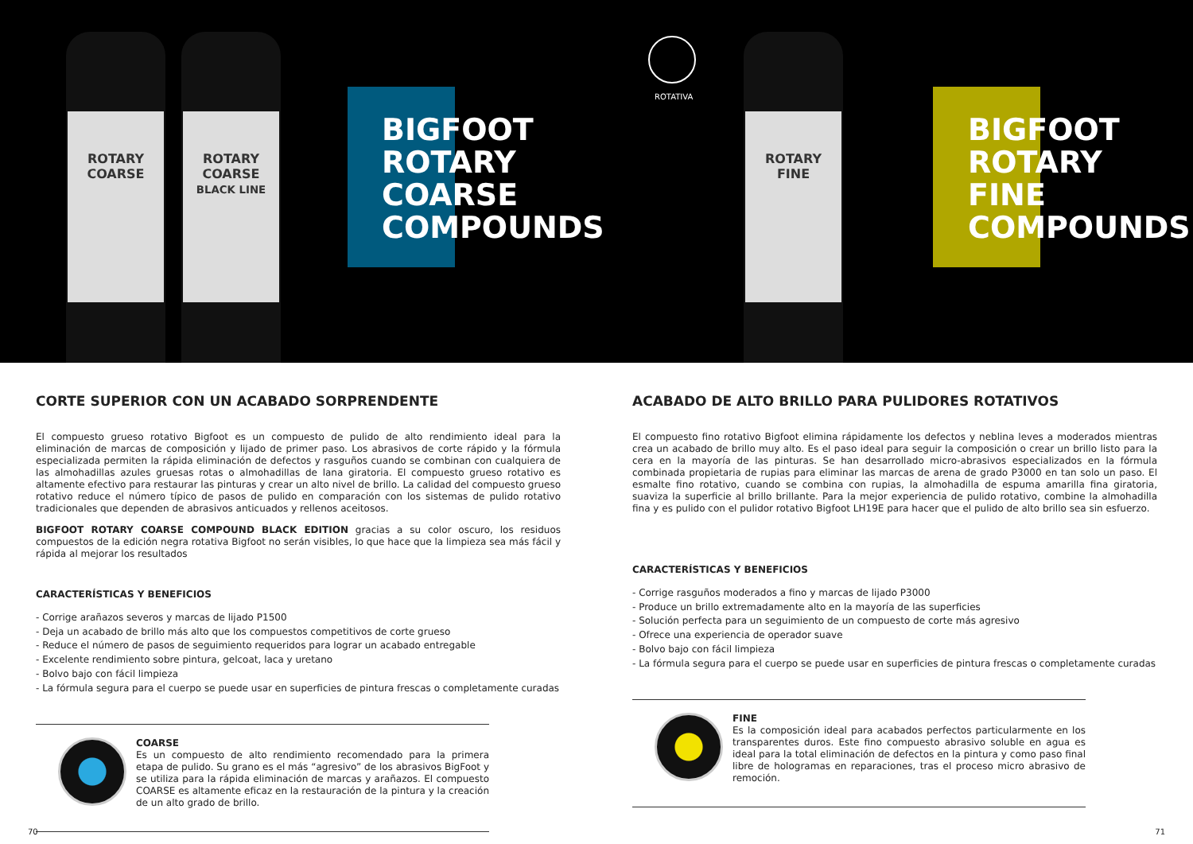ROTARY
COARSE
ROTARY
COARSE
BLACK LINE
BIGFOOT
ROTARY
COARSE
COMPOUNDS
ROTATIVA
ROTARY
FINE
BIGFOOT
ROTARY
FINE
COMPOUNDS
CORTE SUPERIOR CON UN ACABADO SORPRENDENTE
El compuesto grueso rotativo Bigfoot es un compuesto de pulido de alto rendimiento ideal para la eliminación de marcas de composición y lijado de primer paso. Los abrasivos de corte rápido y la fórmula especializada permiten la rápida eliminación de defectos y rasguños cuando se combinan con cualquiera de las almohadillas azules gruesas rotas o almohadillas de lana giratoria. El compuesto grueso rotativo es altamente efectivo para restaurar las pinturas y crear un alto nivel de brillo. La calidad del compuesto grueso rotativo reduce el número típico de pasos de pulido en comparación con los sistemas de pulido rotativo tradicionales que dependen de abrasivos anticuados y rellenos aceitosos.
BIGFOOT ROTARY COARSE COMPOUND BLACK EDITION gracias a su color oscuro, los residuos compuestos de la edición negra rotativa Bigfoot no serán visibles, lo que hace que la limpieza sea más fácil y rápida al mejorar los resultados
CARACTERÍSTICAS Y BENEFICIOS
- Corrige arañazos severos y marcas de lijado P1500
- Deja un acabado de brillo más alto que los compuestos competitivos de corte grueso
- Reduce el número de pasos de seguimiento requeridos para lograr un acabado entregable
- Excelente rendimiento sobre pintura, gelcoat, laca y uretano
- Bolvo bajo con fácil limpieza
- La fórmula segura para el cuerpo se puede usar en superficies de pintura frescas o completamente curadas
COARSE
Es un compuesto de alto rendimiento recomendado para la primera etapa de pulido. Su grano es el más “agresivo” de los abrasivos BigFoot y se utiliza para la rápida eliminación de marcas y arañazos. El compuesto COARSE es altamente eficaz en la restauración de la pintura y la creación de un alto grado de brillo.
70
ACABADO DE ALTO BRILLO PARA PULIDORES ROTATIVOS
El compuesto fino rotativo Bigfoot elimina rápidamente los defectos y neblina leves a moderados mientras crea un acabado de brillo muy alto. Es el paso ideal para seguir la composición o crear un brillo listo para la cera en la mayoría de las pinturas. Se han desarrollado micro-abrasivos especializados en la fórmula combinada propietaria de rupias para eliminar las marcas de arena de grado P3000 en tan solo un paso. El esmalte fino rotativo, cuando se combina con rupias, la almohadilla de espuma amarilla fina giratoria, suaviza la superficie al brillo brillante. Para la mejor experiencia de pulido rotativo, combine la almohadilla fina y es pulido con el pulidor rotativo Bigfoot LH19E para hacer que el pulido de alto brillo sea sin esfuerzo.
CARACTERÍSTICAS Y BENEFICIOS
- Corrige rasguños moderados a fino y marcas de lijado P3000
- Produce un brillo extremadamente alto en la mayoría de las superficies
- Solución perfecta para un seguimiento de un compuesto de corte más agresivo
- Ofrece una experiencia de operador suave
- Bolvo bajo con fácil limpieza
- La fórmula segura para el cuerpo se puede usar en superficies de pintura frescas o completamente curadas
FINE
Es la composición ideal para acabados perfectos particularmente en los transparentes duros. Este fino compuesto abrasivo soluble en agua es ideal para la total eliminación de defectos en la pintura y como paso final libre de hologramas en reparaciones, tras el proceso micro abrasivo de remoción.
71